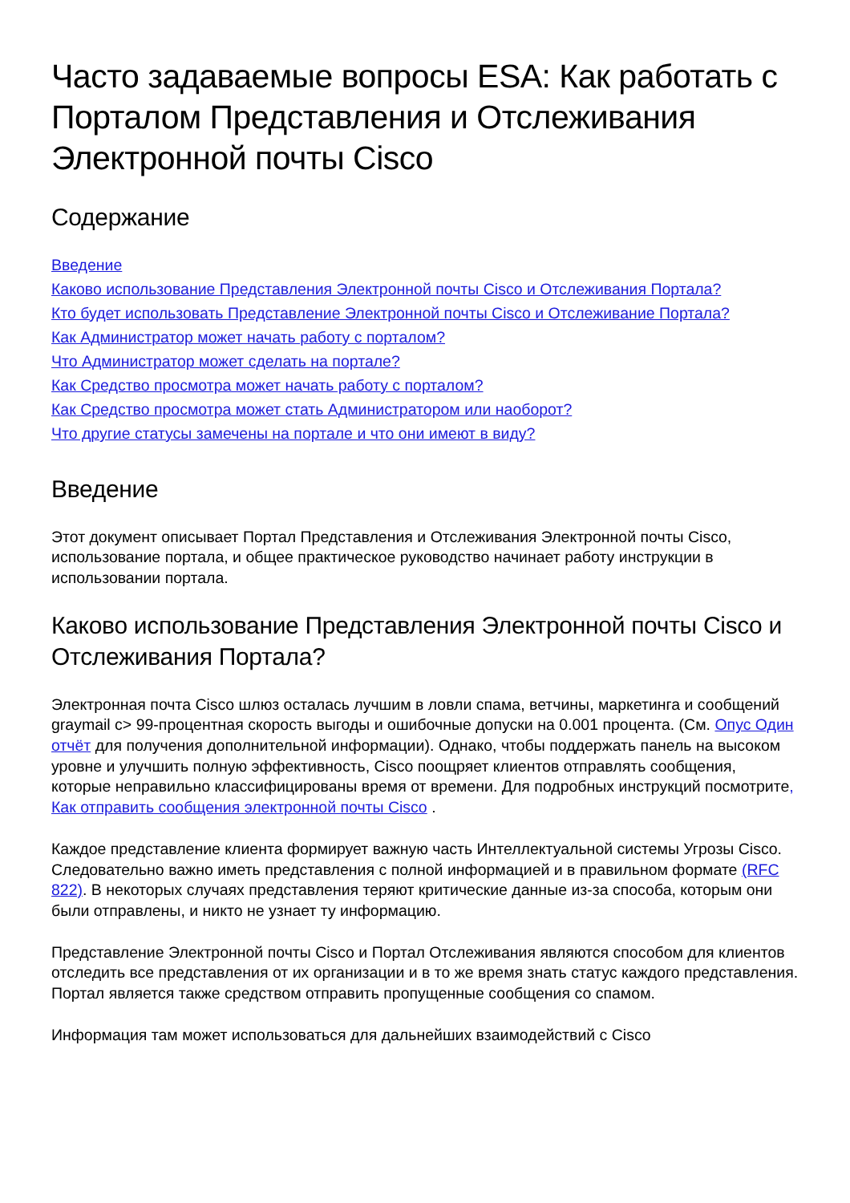Часто задаваемые вопросы ESA: Как работать с Порталом Представления и Отслеживания Электронной почты Cisco
Содержание
Введение
Каково использование Представления Электронной почты Cisco и Отслеживания Портала?
Кто будет использовать Представление Электронной почты Cisco и Отслеживание Портала?
Как Администратор может начать работу с порталом?
Что Администратор может сделать на портале?
Как Средство просмотра может начать работу с порталом?
Как Средство просмотра может стать Администратором или наоборот?
Что другие статусы замечены на портале и что они имеют в виду?
Введение
Этот документ описывает Портал Представления и Отслеживания Электронной почты Cisco, использование портала, и общее практическое руководство начинает работу инструкции в использовании портала.
Каково использование Представления Электронной почты Cisco и Отслеживания Портала?
Электронная почта Cisco шлюз осталась лучшим в ловли спама, ветчины, маркетинга и сообщений graymail с> 99-процентная скорость выгоды и ошибочные допуски на 0.001 процента. (См. Опус Один отчёт для получения дополнительной информации). Однако, чтобы поддержать панель на высоком уровне и улучшить полную эффективность, Cisco поощряет клиентов отправлять сообщения, которые неправильно классифицированы время от времени. Для подробных инструкций посмотрите, Как отправить сообщения электронной почты Cisco .
Каждое представление клиента формирует важную часть Интеллектуальной системы Угрозы Cisco. Следовательно важно иметь представления с полной информацией и в правильном формате (RFC 822). В некоторых случаях представления теряют критические данные из-за способа, которым они были отправлены, и никто не узнает ту информацию.
Представление Электронной почты Cisco и Портал Отслеживания являются способом для клиентов отследить все представления от их организации и в то же время знать статус каждого представления. Портал является также средством отправить пропущенные сообщения со спамом.
Информация там может использоваться для дальнейших взаимодействий с Cisco